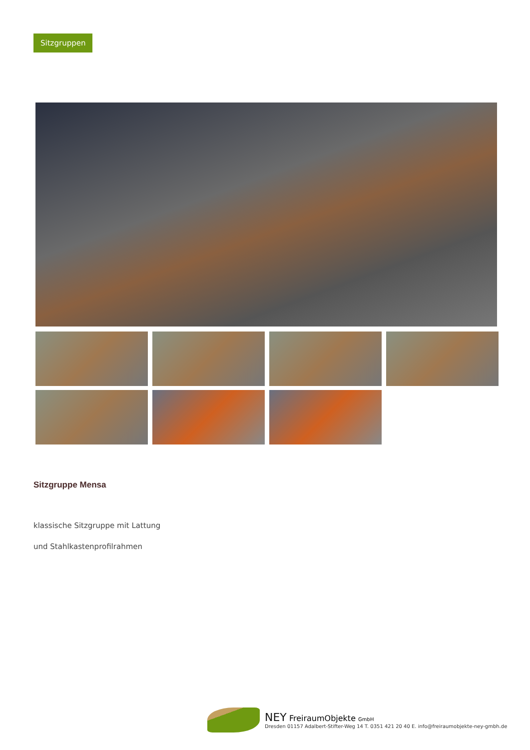Sitzgruppen
Sitzgruppe Mensa
klassische Sitzgruppe mit Lattung
und Stahlkastenprofilrahmen
NEY FreiraumObjekte GmbH
Dresden 01157 Adalbert-Stifter-Weg 14 T. 0351 421 20 40 E. info@freiraumobjekte-ney-gmbh.de